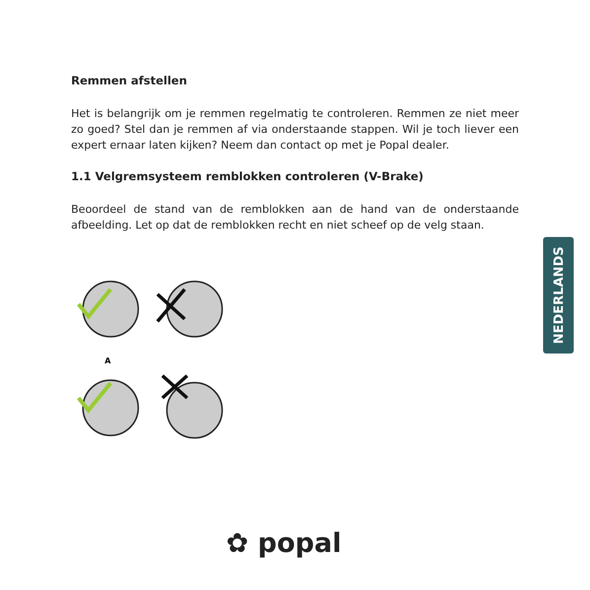Remmen afstellen
Het is belangrijk om je remmen regelmatig te controleren. Remmen ze niet meer zo goed? Stel dan je remmen af via onderstaande stappen. Wil je toch liever een expert ernaar laten kijken? Neem dan contact op met je Popal dealer.
1.1 Velgremsysteem remblokken controleren (V-Brake)
Beoordeel de stand van de remblokken aan de hand van de onderstaande afbeelding. Let op dat de remblokken recht en niet scheef op de velg staan.
A
NEDERLANDS
✿ popal